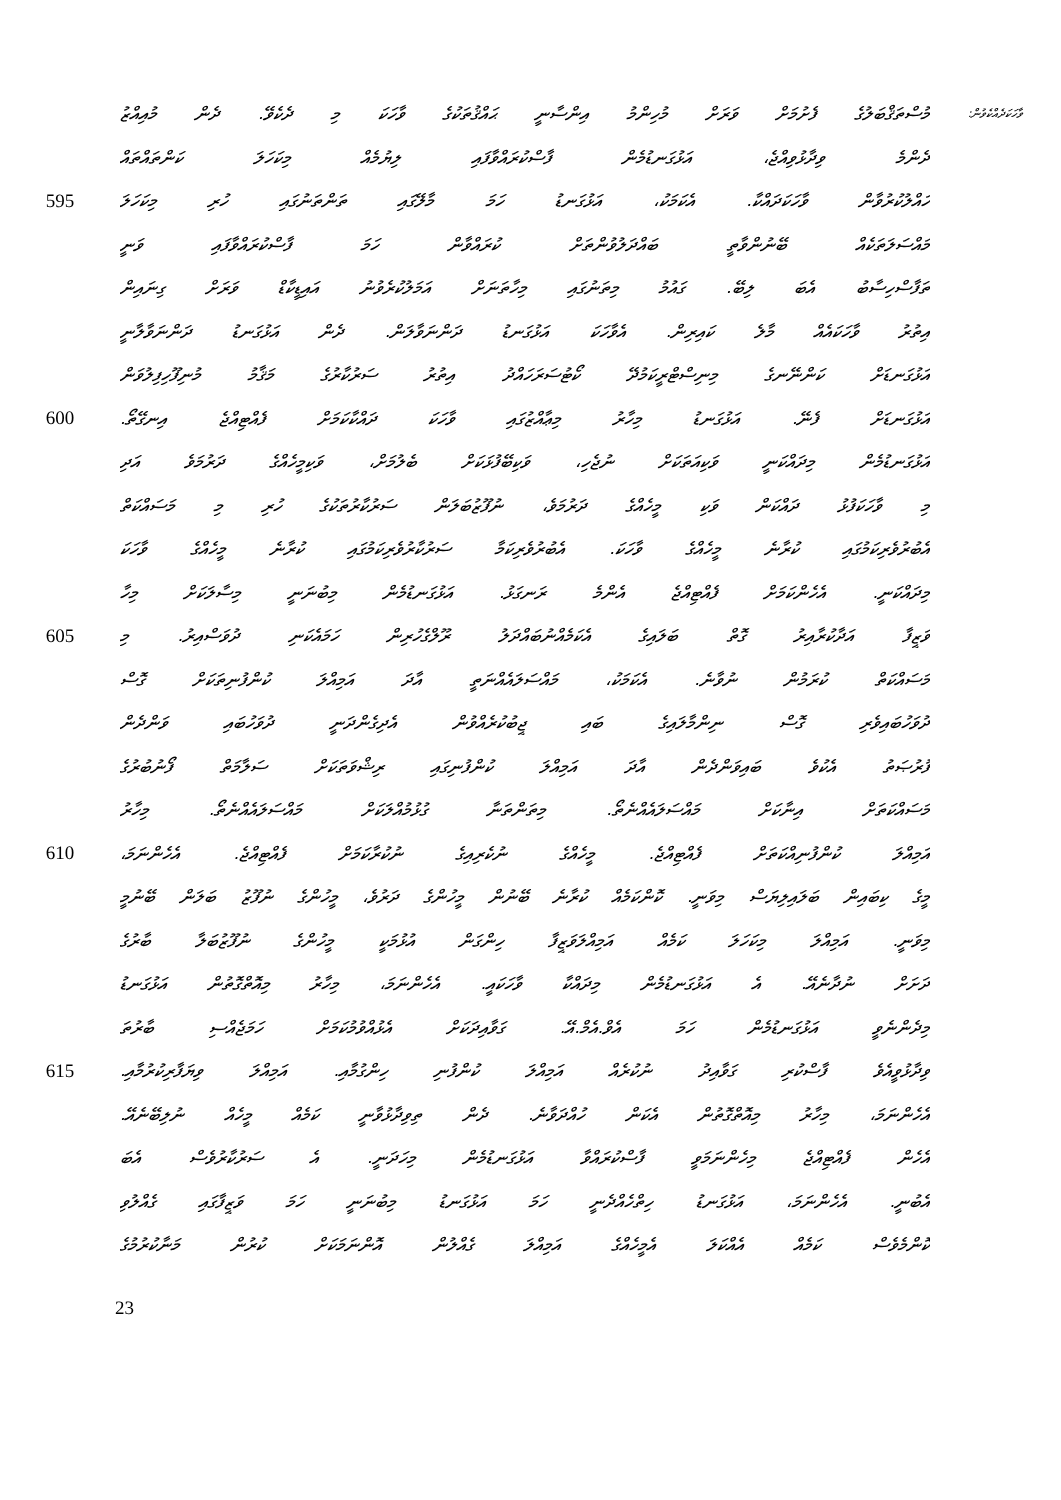މުސްތަޤްބަލުގެ ފެށުމަށް ވަރަށް މުހިންމު އިންސާނީ ޙައްޤުތަކުގެ ވާހަކަ މި ދެކެވޭ. ދެން މުއިއްޒު
ވާހަކަދެއްކެވުން:
ދެންމެ ވިދާޅުވިއްޖެ، އަޅުގަނޑުމެން ފާސްކުރައްވާފައި ލިޔުމެއް މިކަހަލަ ކަންތައްތައް
595 ހައްލުކުރުވާން ވާހަކަދައްކާ. އެކަމަކު، އަޅުގަނޑު ހަމަ މާލޭގައި ތަންތަނުގައި ހުރި މިކަހަލަ
މައްސަލަތަކެއް ބޭނުންވާތީ ބައްދަލުވުންތަށް ކުރައްވާން ހަމަ ފާސްކުރައްވާފައި ވަނީ
ތަފާސްހިސާބު އެބަ ލިބޭ. ގައުމު މިތަނުގައި މިހާތަނަށް އަމަލުކުރެވުނު އައިޑީކާޑް ވަރަށް ގިނައިން
އިތުރު ވާހަކައެއް މާލެ ކައިރިން. އެވާހަކަ އަޅުގަނޑު ދަންނަވާލަން. ދެން އަޅުގަނޑު ދަންނަވާލާނީ
އަޅުގަނޑަށް ކަންނޭނގެ މިނިސްޓްރީކަމުދޭ ކޯޓުސަރަހައްދު އިތުރު ސަރުކާރުގެ މަޤާމު މުނިފޫހިފިލުވަން
600 އަޅުގަނޑަށް ފެނޭ. އަޅުގަނޑު މިހާރު މިޢާއްޒުގައި ވާހަކަ ދައްކާކަމަށް ފެއްޓިއްޖެ އިނގޭތޯ.
އަޅުގަނޑުމެން މިދައްކަނީ ވަކިއަތަކަށް ނުޖެހި، ވަކިބޭފުޅަކަށް ބެލުމަށް، ވަކިމީހެއްގެ ދަރުމަވެ އަދި
މި ވާހަކަފުޅު ދައްކަން ވަކި މީހެއްގެ ދަރުމަވެ، ނުފޫޒުބަލަން ސަރުކާރުތަކުގެ ހުރި މި މަސައްކަތް
އެބުރުވެރިކަމުގައި ކުރާނެ މީހެއްގެ ވާހަކަ. އެބުރުވެރިކަމާ ސަރުކާރުވެރިކަމުގައި ކުރާނެ މީހެއްގެ ވާހަކަ
މިދައްކަނީ. އެހެންކަމަށް ފެއްޓިއްޖެ އެންމެ ރަނގަޅު. އަޅުގަނޑުމެން މިބުނަނީ މިސާލަކަށް މިހާ
605 ވަޒީފާ އަދާކުރާއިރު ގޮތް ބަލައިގެ އެކަމެއްނުބައްދަލު ރޫލްގެހުރިން ހަމައެކަނި ދުވަސްއިރު. މި
މަސައްކަތް ކުރަމުން ނުވާނެ. އެކަމަކު، މައްސަލައެއްނަތީ އާދަ އަމިއްލަ ކުންފުނިތަކަށް ގޮސް
ދުވަހުބައިވެރި ގޮސް ނިންމާލައިގެ ބައި ޖީބުކުރެއްވުން އެދިގެންދަނީ ދުވަހުބައި ވަންދެން
ފުރުޞަތު އެކުވެ ބައިވަންދެން އާދަ އަމިއްލަ ކުންފުނިގައި ރިޝްވަތަކަށް ސަލާމަތް ފޯނުބުރުގެ
މަސައްކަތަށް އިނާކަށް މައްސަލައެއްނެތޯ. މިތަންތަނާ ގުޅުމުއްލަކަށް މައްސަލައެއްނެތޯ. މިހާރު
610 އަމިއްލަ ކުންފުނިއްކަތަށް ފެއްޓިއްޖެ. މީހެއްގެ ނުކެރިއިގެ ނުކުރާކަމަށް ފެއްޓިއްޖެ. އެހެންނަމަ،
މީގެ ކިބައިން ބަލައިލިޔަސް މިވަނީ. ކޮންކަމެއް ކުރާނެ ބޭނުން މީހުންގެ ދަރުވެ، މީހުންގެ ނުފޫޒު ބަލަން ބޭނުމީ
މިވަނީ. އަމިއްލަ މިކަހަލަ ކަމެއް އަމިއްލަވަޒީފާ ހިންގަން އުޅުމަކީ މީހުންގެ ނުފޫޒުބަލާ ބާރުގެ
ދަށަށް ނުދާނެއޭ. އެ އަޅުގަނޑުމެން މިދައްކާ ވާހަކައީ. އެހެންނަމަ، މިހާރު މިއޮތްގޮތުން އަޅުގަނޑު
މިދެންނެވީ އަޅުގަނޑުމެން ހަމަ އެވް.އެމް.އޭ. ގަވާއިދަކަށް އެޅުއްވުމުކަމަށް ހަމަޖެއްސި ބާރުތަ
615 ވިދާޅުވީއެވެ ފާސްކުރި ގަވާއިދު ނުކުރެއް އަމިއްލަ ކުންފުނި ހިންގުމާއި. އަމިއްލަ ވިޔަފާރިކުރުމާއި.
އެހެންނަމަ، މިހާރު މިއޮތްގޮތުން އެކަން ހުއްދަވާނެ. ދެން ތިވިދާޅުވާނީ ކަމެއް މީހެއް ނުލިބޭނެއޭ.
އެހެން ފެއްޓިއްޖެ މިހެންނަމަވީ ފާސްކުރައްވާ އަޅުގަނޑުމެން މިހަދަނީ. އެ ސަރުކާރުވެސް އެބަ
އެބުނީ. އެހެންނަމަ، އަޅުގަނޑު ހިތްހެއްދެނީ ހަމަ އަޅުގަނޑު މިބުނަނީ ހަމަ ވަޒީފާގައި ގެއްލުވި
ކޮންމެވެސް ކަމެއް އެއްކަލަ އެމީހެއްގެ އަމިއްލަ ގެއްލުން އޮންނަމަކަށް ކުރުން މަނާކުރުމުގެ
23